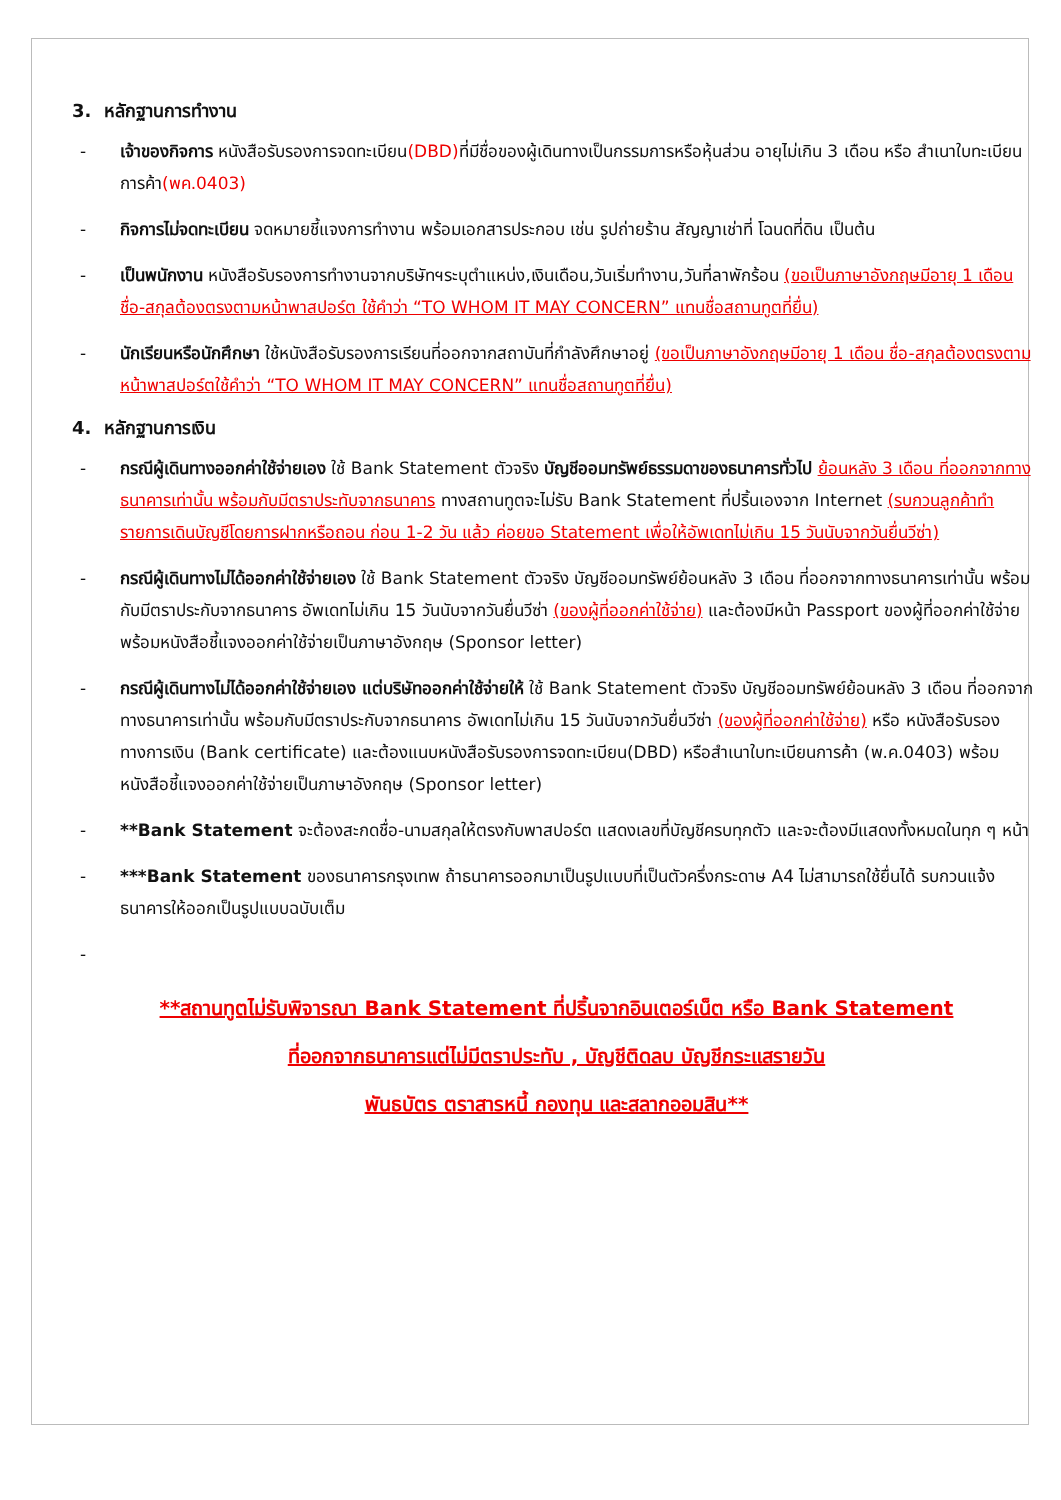3. หลักฐานการทำงาน
- เจ้าของกิจการ หนังสือรับรองการจดทะเบียน(DBD) ที่มีชื่อของผู้เดินทางเป็นกรรมการหรือหุ้นส่วน อายุไม่เกิน 3 เดือน หรือ สำเนาใบทะเบียนการค้า(พค.0403)
- กิจการไม่จดทะเบียน จดหมายชี้แจงการทำงาน พร้อมเอกสารประกอบ เช่น รูปถ่ายร้าน สัญญาเช่าที่ โฉนดที่ดิน เป็นต้น
- เป็นพนักงาน หนังสือรับรองการทำงานจากบริษัทฯระบุตำแหน่ง,เงินเดือน,วันเริ่มทำงาน,วันที่ลาพักร้อน (ขอเป็นภาษาอังกฤษมีอายุ 1 เดือน ชื่อ-สกุลต้องตรงตามหน้าพาสปอร์ต ใช้คำว่า “TO WHOM IT MAY CONCERN” แทนชื่อสถานทูตที่ยื่น)
- นักเรียนหรือนักศึกษา ใช้หนังสือรับรองการเรียนที่ออกจากสถาบันที่กำลังศึกษาอยู่ (ขอเป็นภาษาอังกฤษมีอายุ 1 เดือน ชื่อ-สกุลต้องตรงตามหน้าพาสปอร์ตใช้คำว่า “TO WHOM IT MAY CONCERN” แทนชื่อสถานทูตที่ยื่น)
4. หลักฐานการเงิน
- กรณีผู้เดินทางออกค่าใช้จ่ายเอง ใช้ Bank Statement ตัวจริง บัญชีออมทรัพย์ธรรมดาของธนาคารทั่วไป ย้อนหลัง 3 เดือน ที่ออกจากทางธนาคารเท่านั้น พร้อมกับมีตราประทับจากธนาคาร ทางสถานทูตจะไม่รับ Bank Statement ที่ปริ้นเองจาก Internet (รบกวนลูกค้าทำรายการเดินบัญชีโดยการฝากหรือถอน ก่อน 1-2 วัน แล้ว ค่อยขอ Statement เพื่อให้อัพเดทไม่เกิน 15 วันนับจากวันยื่นวีซ่า)
- กรณีผู้เดินทางไม่ได้ออกค่าใช้จ่ายเอง ใช้ Bank Statement ตัวจริง บัญชีออมทรัพย์ย้อนหลัง 3 เดือน ที่ออกจากทางธนาคารเท่านั้น พร้อมกับมีตราประกับจากธนาคาร อัพเดทไม่เกิน 15 วันนับจากวันยื่นวีซ่า (ของผู้ที่ออกค่าใช้จ่าย) และต้องมีหน้า Passport ของผู้ที่ออกค่าใช้จ่าย พร้อมหนังสือชี้แจงออกค่าใช้จ่ายเป็นภาษาอังกฤษ (Sponsor letter)
- กรณีผู้เดินทางไม่ได้ออกค่าใช้จ่ายเอง แต่บริษัทออกค่าใช้จ่ายให้ ใช้ Bank Statement ตัวจริง บัญชีออมทรัพย์ย้อนหลัง 3 เดือน ที่ออกจากทางธนาคารเท่านั้น พร้อมกับมีตราประกับจากธนาคาร อัพเดทไม่เกิน 15 วันนับจากวันยื่นวีซ่า (ของผู้ที่ออกค่าใช้จ่าย) หรือ หนังสือรับรองทางการเงิน (Bank certificate) และต้องแนบหนังสือรับรองการจดทะเบียน(DBD) หรือสำเนาใบทะเบียนการค้า (พ.ค.0403) พร้อมหนังสือชี้แจงออกค่าใช้จ่ายเป็นภาษาอังกฤษ (Sponsor letter)
- **Bank Statement จะต้องสะกดชื่อ-นามสกุลให้ตรงกับพาสปอร์ต แสดงเลขที่บัญชีครบทุกตัว และจะต้องมีแสดงทั้งหมดในทุก ๆ หน้า
- ***Bank Statement ของธนาคารกรุงเทพ ถ้าธนาคารออกมาเป็นรูปแบบที่เป็นตัวครึ่งกระดาษ A4 ไม่สามารถใช้ยื่นได้ รบกวนแจ้งธนาคารให้ออกเป็นรูปแบบฉบับเต็ม
-
**สถานทูตไม่รับพิจารณา Bank Statement ที่ปริ้นจากอินเตอร์เน็ต หรือ Bank Statement
ที่ออกจากธนาคารแต่ไม่มีตราประทับ , บัญชีติดลบ บัญชีกระแสรายวัน
พันธบัตร ตราสารหนี้ กองทุน และสลากออมสิน**